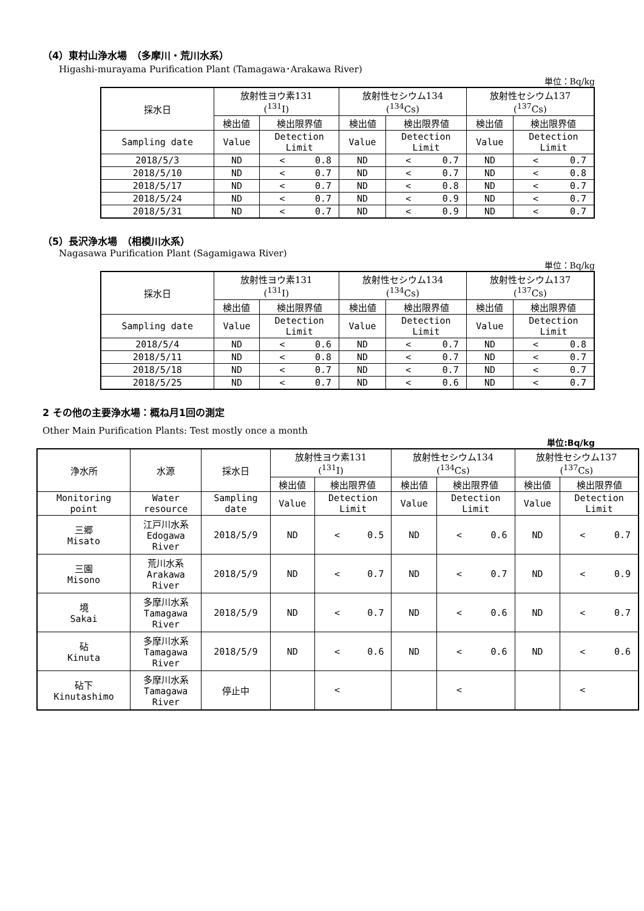（4）東村山浄水場　（多摩川・荒川水系）
Higashi-murayama Purification Plant (Tamagawa･Arakawa River)
単位：Bq/kg
| 採水日 | 放射性ヨウ素131 (<sup>131</sup>I) | | 放射性セシウム134 (<sup>134</sup>Cs) | | 放射性セシウム137 (<sup>137</sup>Cs) | |
| --- | --- | --- | --- | --- | --- | --- |
| | 検出値 | 検出限界値 | 検出値 | 検出限界値 | 検出値 | 検出限界値 |
| Sampling date | Value | Detection Limit | Value | Detection Limit | Value | Detection Limit |
| 2018/5/3 | ND | < 0.8 | ND | < 0.7 | ND | < 0.7 |
| 2018/5/10 | ND | < 0.7 | ND | < 0.7 | ND | < 0.8 |
| 2018/5/17 | ND | < 0.7 | ND | < 0.8 | ND | < 0.7 |
| 2018/5/24 | ND | < 0.7 | ND | < 0.9 | ND | < 0.7 |
| 2018/5/31 | ND | < 0.7 | ND | < 0.9 | ND | < 0.7 |
（5）長沢浄水場　（相模川水系）
Nagasawa Purification Plant (Sagamigawa River)
単位：Bq/kg
| 採水日 | 放射性ヨウ素131 (<sup>131</sup>I) | | 放射性セシウム134 (<sup>134</sup>Cs) | | 放射性セシウム137 (<sup>137</sup>Cs) | |
| --- | --- | --- | --- | --- | --- | --- |
| | 検出値 | 検出限界値 | 検出値 | 検出限界値 | 検出値 | 検出限界値 |
| Sampling date | Value | Detection Limit | Value | Detection Limit | Value | Detection Limit |
| 2018/5/4 | ND | < 0.6 | ND | < 0.7 | ND | < 0.8 |
| 2018/5/11 | ND | < 0.8 | ND | < 0.7 | ND | < 0.7 |
| 2018/5/18 | ND | < 0.7 | ND | < 0.7 | ND | < 0.7 |
| 2018/5/25 | ND | < 0.7 | ND | < 0.6 | ND | < 0.7 |
2 その他の主要浄水場：概ね月1回の測定
Other Main Purification Plants: Test mostly once a month
単位:Bq/kg
| 浄水所 | 水源 | 採水日 | 放射性ヨウ素131 (<sup>131</sup>I) | | 放射性セシウム134 (<sup>134</sup>Cs) | | 放射性セシウム137 (<sup>137</sup>Cs) | |
| --- | --- | --- | --- | --- | --- | --- | --- | --- |
| | | | 検出値 | 検出限界値 | 検出値 | 検出限界値 | 検出値 | 検出限界値 |
| Monitoring point | Water resource | Sampling date | Value | Detection Limit | Value | Detection Limit | Value | Detection Limit |
| 三郷 Misato | 江戸川水系 Edogawa River | 2018/5/9 | ND | < 0.5 | ND | < 0.6 | ND | < 0.7 |
| 三園 Misono | 荒川水系 Arakawa River | 2018/5/9 | ND | < 0.7 | ND | < 0.7 | ND | < 0.9 |
| 境 Sakai | 多摩川水系 Tamagawa River | 2018/5/9 | ND | < 0.7 | ND | < 0.6 | ND | < 0.7 |
| 砧 Kinuta | 多摩川水系 Tamagawa River | 2018/5/9 | ND | < 0.6 | ND | < 0.6 | ND | < 0.6 |
| 砧下 Kinutashimo | 多摩川水系 Tamagawa River | 停止中 | | < | | < | | < |